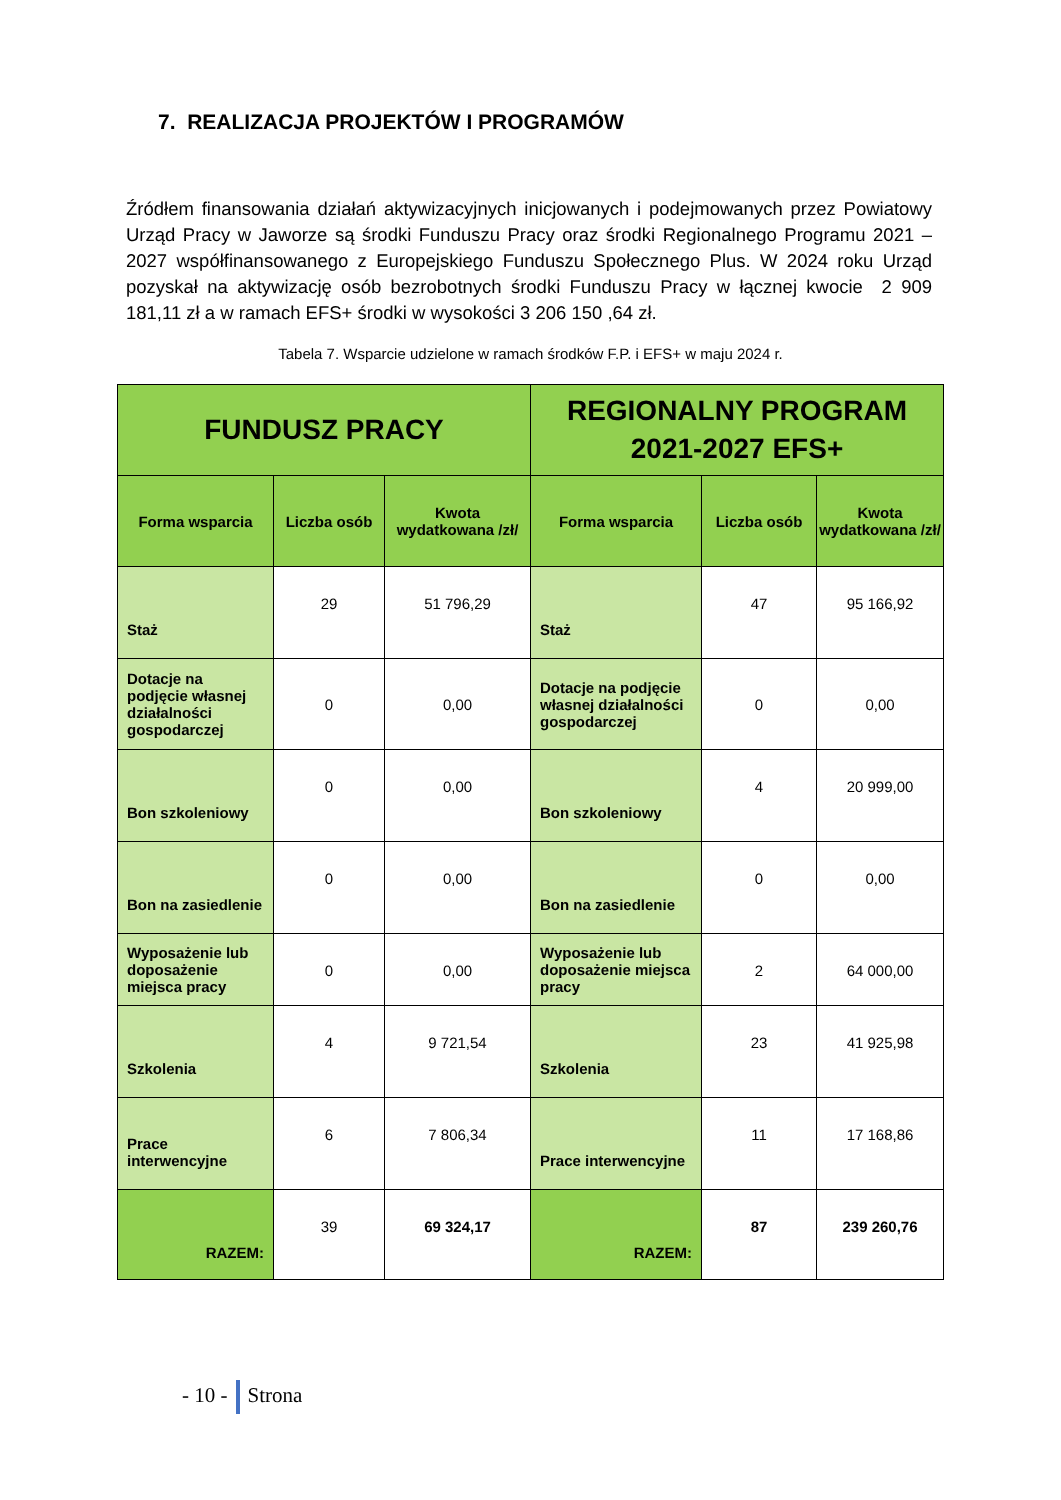7. REALIZACJA PROJEKTÓW I PROGRAMÓW
Źródłem finansowania działań aktywizacyjnych inicjowanych i podejmowanych przez Powiatowy Urząd Pracy w Jaworze są środki Funduszu Pracy oraz środki Regionalnego Programu 2021 – 2027 współfinansowanego z Europejskiego Funduszu Społecznego Plus. W 2024 roku Urząd pozyskał na aktywizację osób bezrobotnych środki Funduszu Pracy w łącznej kwocie 2 909 181,11 zł a w ramach EFS+ środki w wysokości 3 206 150 ,64 zł.
Tabela 7. Wsparcie udzielone w ramach środków F.P. i EFS+ w maju 2024 r.
| FUNDUSZ PRACY | | | REGIONALNY PROGRAM 2021-2027 EFS+ | | |
| --- | --- | --- | --- | --- | --- |
| Forma wsparcia | Liczba osób | Kwota wydatkowana /zł/ | Forma wsparcia | Liczba osób | Kwota wydatkowana /zł/ |
| Staż | 29 | 51 796,29 | Staż | 47 | 95 166,92 |
| Dotacje na podjęcie własnej działalności gospodarczej | 0 | 0,00 | Dotacje na podjęcie własnej działalności gospodarczej | 0 | 0,00 |
| Bon szkoleniowy | 0 | 0,00 | Bon szkoleniowy | 4 | 20 999,00 |
| Bon na zasiedlenie | 0 | 0,00 | Bon na zasiedlenie | 0 | 0,00 |
| Wyposażenie lub doposażenie miejsca pracy | 0 | 0,00 | Wyposażenie lub doposażenie miejsca pracy | 2 | 64 000,00 |
| Szkolenia | 4 | 9 721,54 | Szkolenia | 23 | 41 925,98 |
| Prace interwencyjne | 6 | 7 806,34 | Prace interwencyjne | 11 | 17 168,86 |
| RAZEM: | 39 | 69 324,17 | RAZEM: | 87 | 239 260,76 |
- 10 - Strona